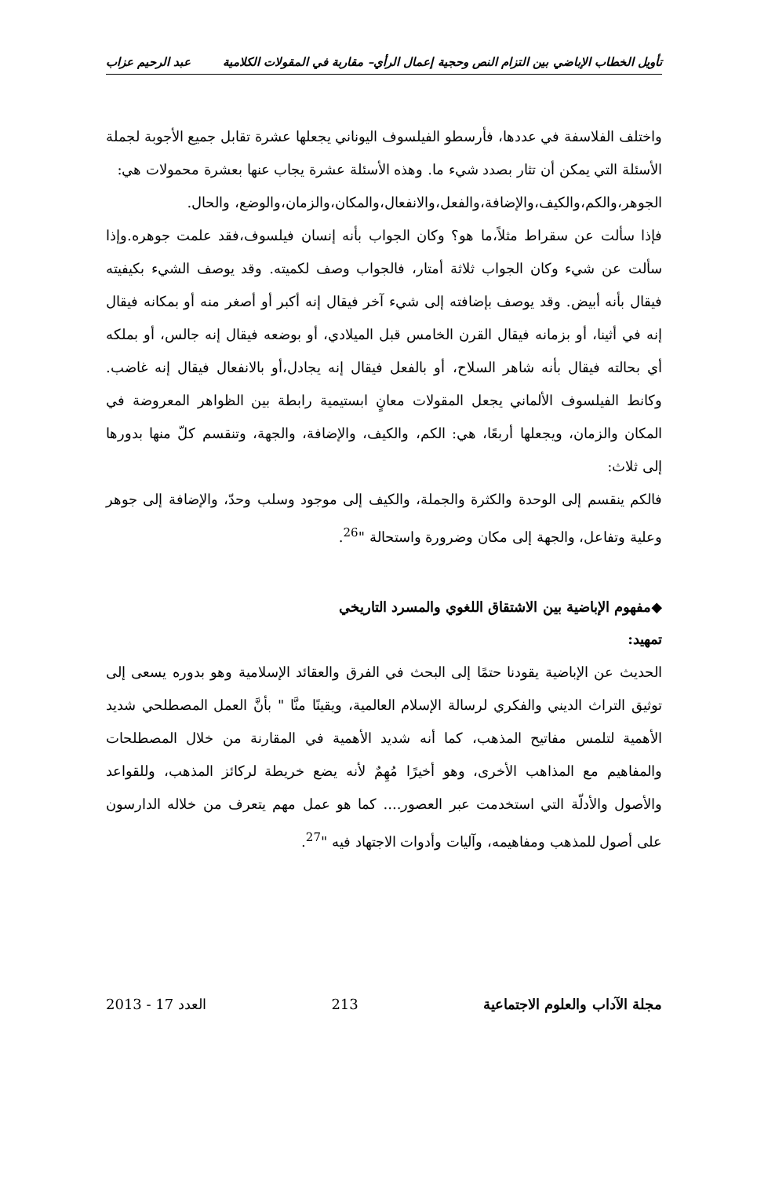تأويل الخطاب الإباضي بين التزام النص وحجية إعمال الرأي– مقاربة في المقولات الكلامية عبد الرحيم عزاب
واختلف الفلاسفة في عددها، فأرسطو الفيلسوف اليوناني يجعلها عشرة تقابل جميع الأجوبة لجملة الأسئلة التي يمكن أن تثار بصدد شيء ما. وهذه الأسئلة عشرة يجاب عنها بعشرة محمولات هي:
الجوهر،والكم،والكيف،والإضافة،والفعل،والانفعال،والمكان،والزمان،والوضع، والحال.
فإذا سألت عن سقراط مثلاً،ما هو؟ وكان الجواب بأنه إنسان فيلسوف،فقد علمت جوهره.وإذا سألت عن شيء وكان الجواب ثلاثة أمتار، فالجواب وصف لكميته. وقد يوصف الشيء بكيفيته فيقال بأنه أبيض. وقد يوصف بإضافته إلى شيء آخر فيقال إنه أكبر أو أصغر منه أو بمكانه فيقال إنه في أثينا، أو بزمانه فيقال القرن الخامس قبل الميلادي، أو بوضعه فيقال إنه جالس، أو بملكه أي بحالته فيقال بأنه شاهر السلاح، أو بالفعل فيقال إنه يجادل،أو بالانفعال فيقال إنه غاضب. وكانط الفيلسوف الألماني يجعل المقولات معانٍ ابستيمية رابطة بين الظواهر المعروضة في المكان والزمان، ويجعلها أربعًا، هي: الكم، والكيف، والإضافة، والجهة، وتنقسم كلّ منها بدورها إلى ثلاث:
فالكم ينقسم إلى الوحدة والكثرة والجملة، والكيف إلى موجود وسلب وحدّ، والإضافة إلى جوهر وعلية وتفاعل، والجهة إلى مكان وضرورة واستحالة "<sup>26</sup>.
◆مفهوم الإباضية بين الاشتقاق اللغوي والمسرد التاريخي
تمهيد:
الحديث عن الإباضية يقودنا حتمًا إلى البحث في الفرق والعقائد الإسلامية وهو بدوره يسعى إلى توثيق التراث الديني والفكري لرسالة الإسلام العالمية، ويقينًا منَّا " بأنَّ العمل المصطلحي شديد الأهمية لتلمس مفاتيح المذهب، كما أنه شديد الأهمية في المقارنة من خلال المصطلحات والمفاهيم مع المذاهب الأخرى، وهو أخيرًا مُهِمٌ لأنه يضع خريطة لركائز المذهب، وللقواعد والأصول والأدلّة التي استخدمت عبر العصور.... كما هو عمل مهم يتعرف من خلاله الدارسون على أصول للمذهب ومفاهيمه، وآليات وأدوات الاجتهاد فيه "<sup>27</sup>.
مجلة الآداب والعلوم الاجتماعية 213 العدد 17 - 2013